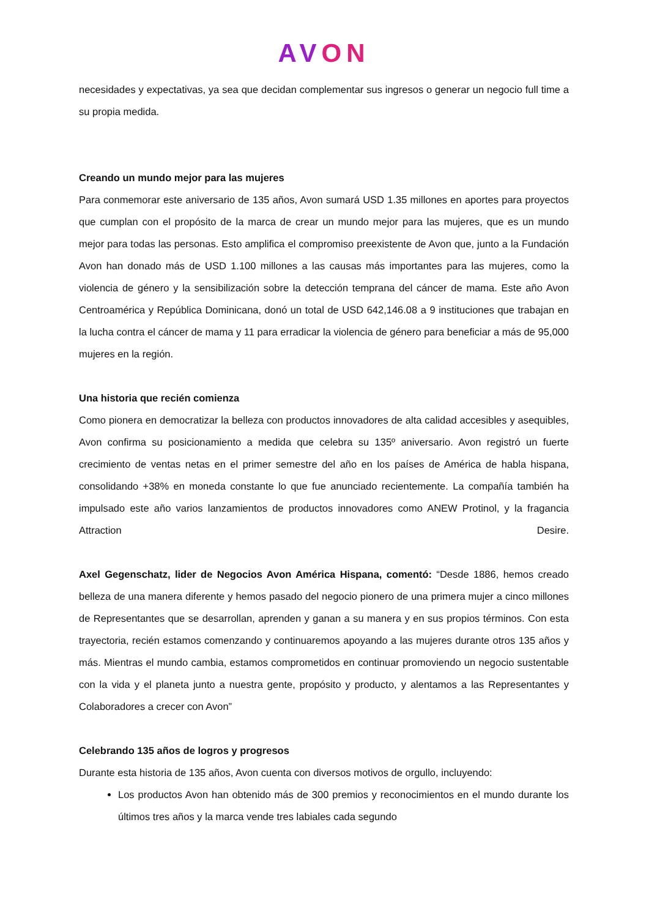AVON
necesidades y expectativas, ya sea que decidan complementar sus ingresos o generar un negocio full time a su propia medida.
Creando un mundo mejor para las mujeres
Para conmemorar este aniversario de 135 años, Avon sumará USD 1.35 millones en aportes para proyectos que cumplan con el propósito de la marca de crear un mundo mejor para las mujeres, que es un mundo mejor para todas las personas. Esto amplifica el compromiso preexistente de Avon que, junto a la Fundación Avon han donado más de USD 1.100 millones a las causas más importantes para las mujeres, como la violencia de género y la sensibilización sobre la detección temprana del cáncer de mama. Este año Avon Centroamérica y República Dominicana, donó un total de USD 642,146.08 a 9 instituciones que trabajan en la lucha contra el cáncer de mama y 11 para erradicar la violencia de género para beneficiar a más de 95,000 mujeres en la región.
Una historia que recién comienza
Como pionera en democratizar la belleza con productos innovadores de alta calidad accesibles y asequibles, Avon confirma su posicionamiento a medida que celebra su 135º aniversario. Avon registró un fuerte crecimiento de ventas netas en el primer semestre del año en los países de América de habla hispana, consolidando +38% en moneda constante lo que fue anunciado recientemente. La compañía también ha impulsado este año varios lanzamientos de productos innovadores como ANEW Protinol, y la fragancia Attraction Desire.
Axel Gegenschatz, lider de Negocios Avon América Hispana, comentó: “Desde 1886, hemos creado belleza de una manera diferente y hemos pasado del negocio pionero de una primera mujer a cinco millones de Representantes que se desarrollan, aprenden y ganan a su manera y en sus propios términos. Con esta trayectoria, recién estamos comenzando y continuaremos apoyando a las mujeres durante otros 135 años y más. Mientras el mundo cambia, estamos comprometidos en continuar promoviendo un negocio sustentable con la vida y el planeta junto a nuestra gente, propósito y producto, y alentamos a las Representantes y Colaboradores a crecer con Avon”
Celebrando 135 años de logros y progresos
Durante esta historia de 135 años, Avon cuenta con diversos motivos de orgullo, incluyendo:
Los productos Avon han obtenido más de 300 premios y reconocimientos en el mundo durante los últimos tres años y la marca vende tres labiales cada segundo